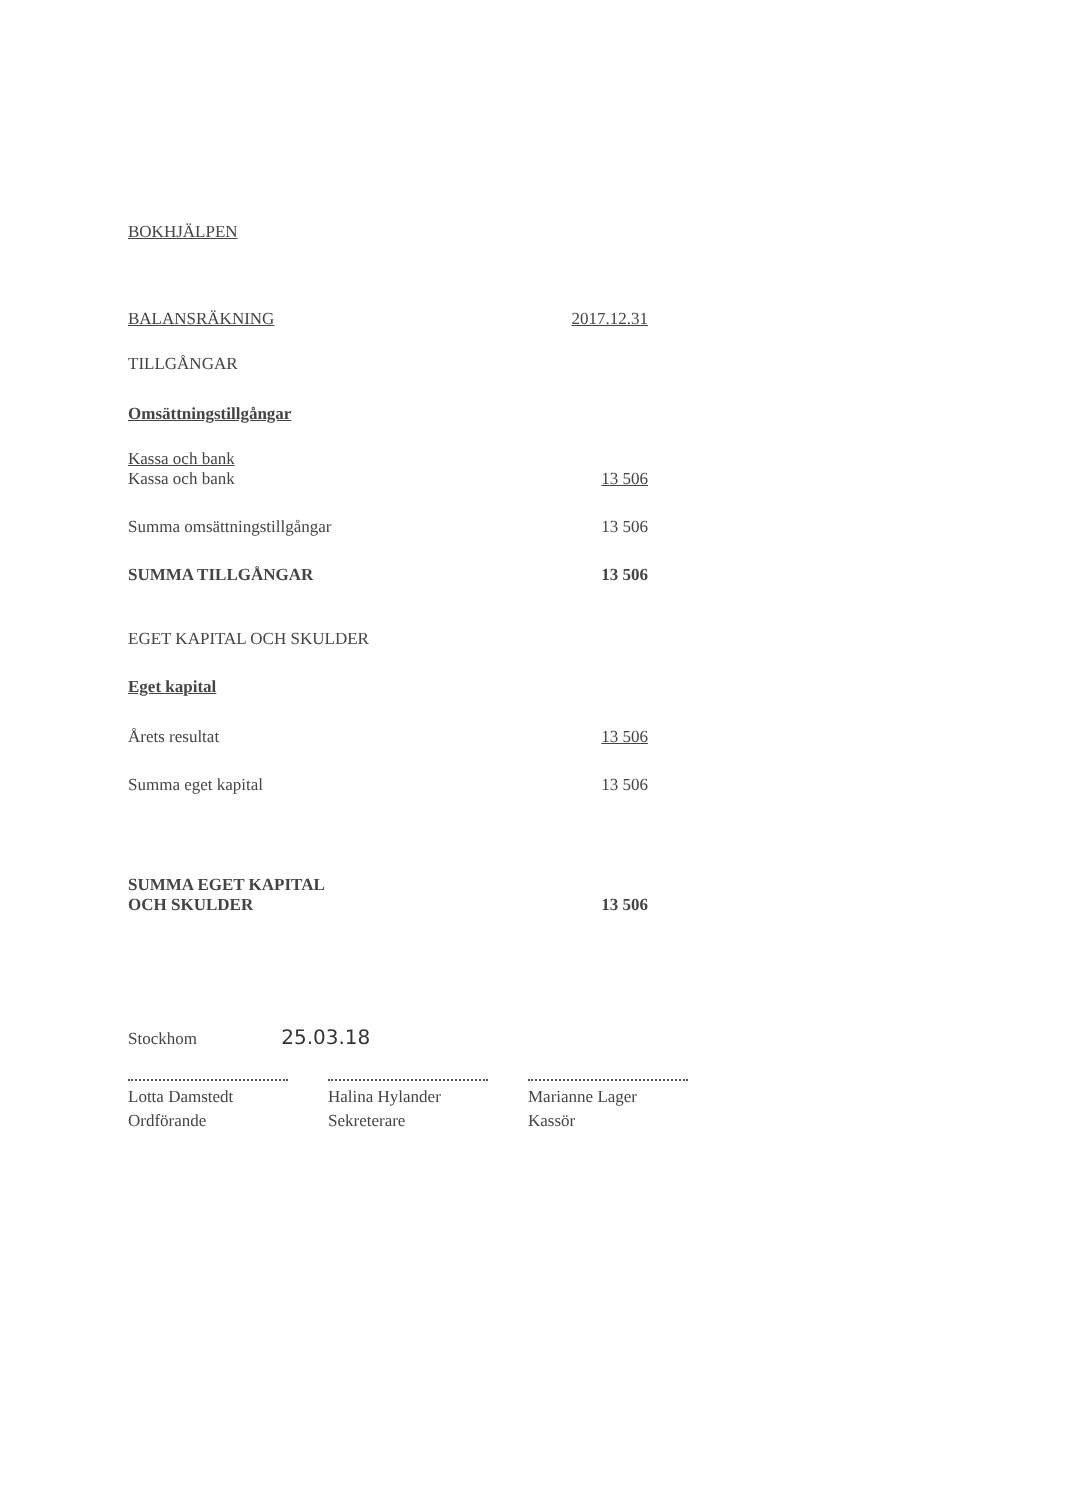BOKHJÄLPEN
| BALANSRÄKNING | 2017.12.31 |
| TILLGÅNGAR | |
| Omsättningstillgångar | |
| Kassa och bank | |
| Kassa och bank | 13 506 |
| Summa omsättningstillgångar | 13 506 |
| SUMMA TILLGÅNGAR | 13 506 |
| EGET KAPITAL OCH SKULDER | |
| Eget kapital | |
| Årets resultat | 13 506 |
| Summa eget kapital | 13 506 |
| SUMMA EGET KAPITAL OCH SKULDER | 13 506 |
Stockhom 25.03.18
Lotta Damstedt
Ordförande
Halina Hylander
Sekreterare
Marianne Lager
Kassör